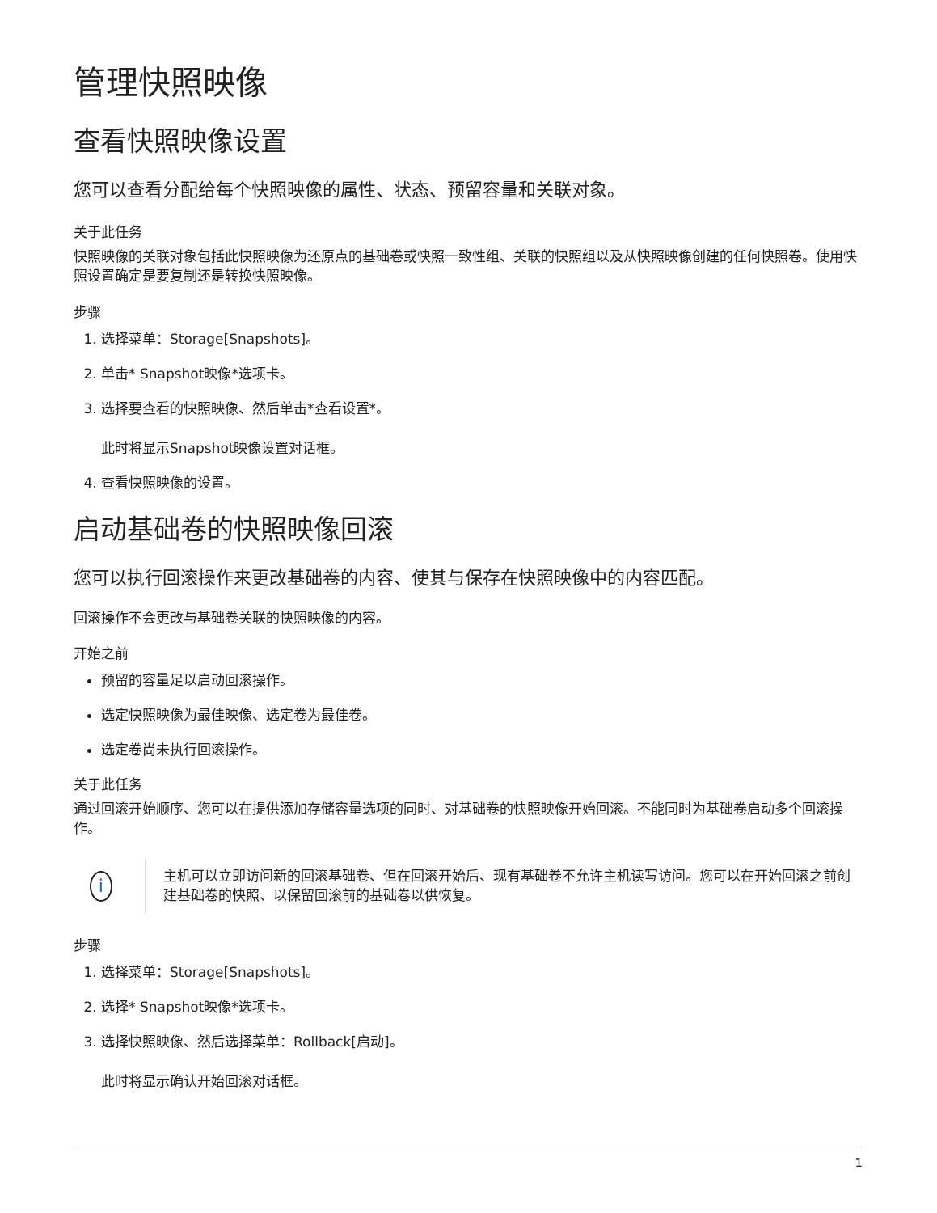管理快照映像
查看快照映像设置
您可以查看分配给每个快照映像的属性、状态、预留容量和关联对象。
关于此任务
快照映像的关联对象包括此快照映像为还原点的基础卷或快照一致性组、关联的快照组以及从快照映像创建的任何快照卷。使用快照设置确定是要复制还是转换快照映像。
步骤
1. 选择菜单：Storage[Snapshots]。
2. 单击* Snapshot映像*选项卡。
3. 选择要查看的快照映像、然后单击*查看设置*。
此时将显示Snapshot映像设置对话框。
4. 查看快照映像的设置。
启动基础卷的快照映像回滚
您可以执行回滚操作来更改基础卷的内容、使其与保存在快照映像中的内容匹配。
回滚操作不会更改与基础卷关联的快照映像的内容。
开始之前
预留的容量足以启动回滚操作。
选定快照映像为最佳映像、选定卷为最佳卷。
选定卷尚未执行回滚操作。
关于此任务
通过回滚开始顺序、您可以在提供添加存储容量选项的同时、对基础卷的快照映像开始回滚。不能同时为基础卷启动多个回滚操作。
i
主机可以立即访问新的回滚基础卷、但在回滚开始后、现有基础卷不允许主机读写访问。您可以在开始回滚之前创建基础卷的快照、以保留回滚前的基础卷以供恢复。
步骤
1. 选择菜单：Storage[Snapshots]。
2. 选择* Snapshot映像*选项卡。
3. 选择快照映像、然后选择菜单：Rollback[启动]。
此时将显示确认开始回滚对话框。
1